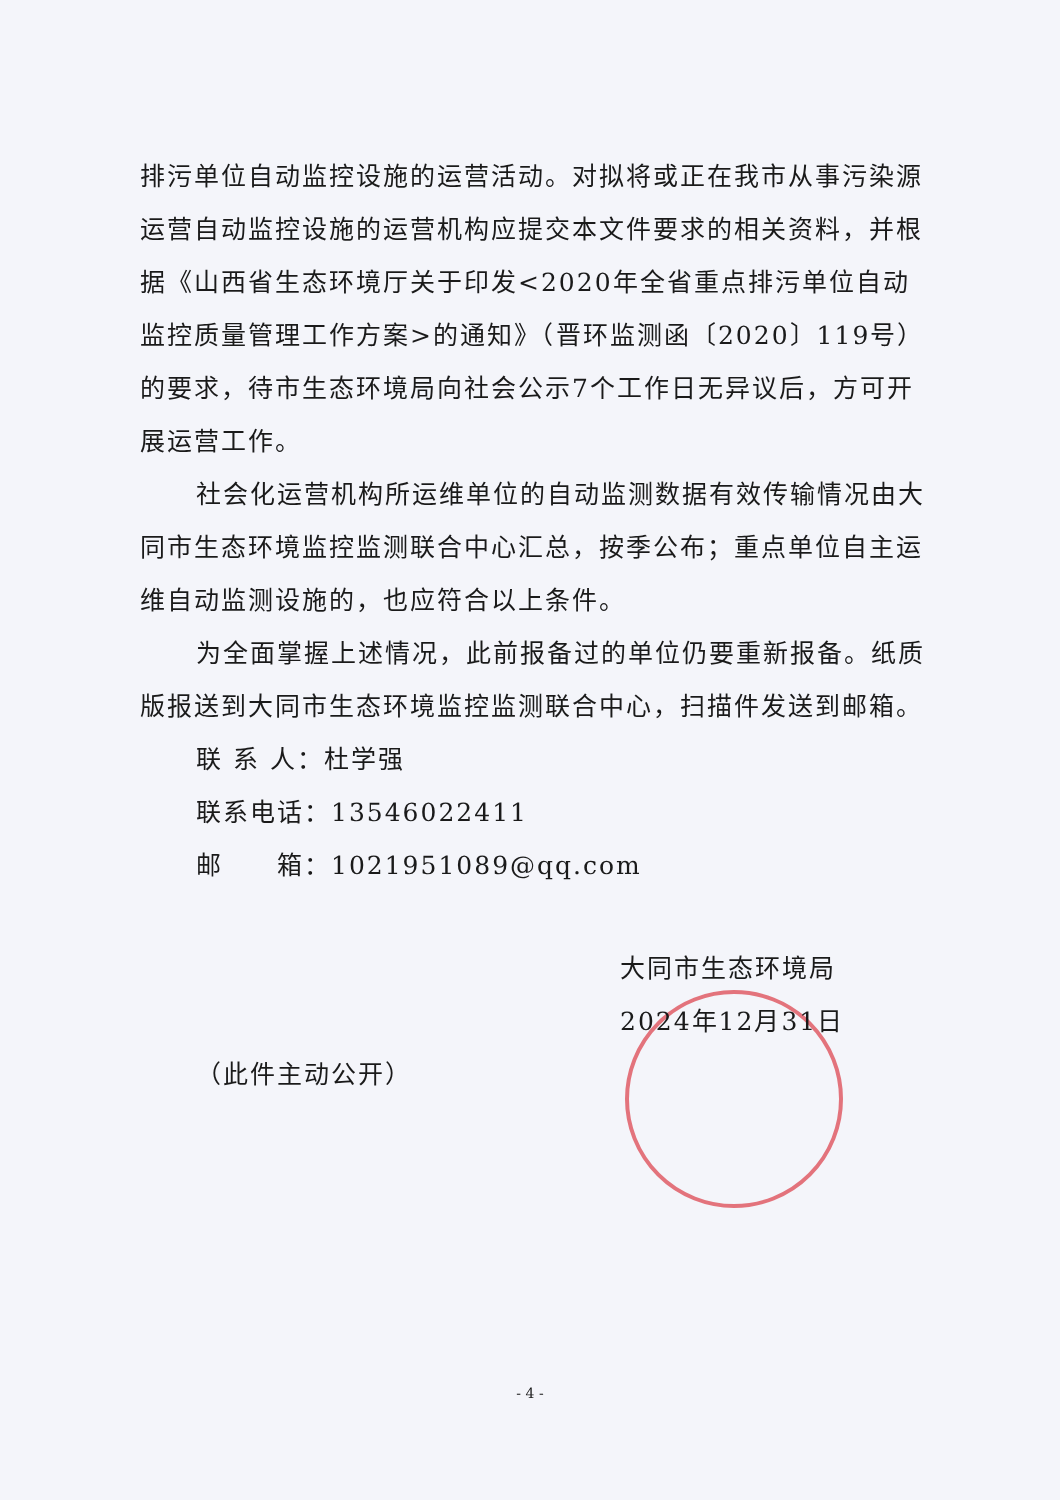排污单位自动监控设施的运营活动。对拟将或正在我市从事污染源运营自动监控设施的运营机构应提交本文件要求的相关资料，并根据《山西省生态环境厅关于印发<2020年全省重点排污单位自动监控质量管理工作方案>的通知》（晋环监测函〔2020〕119号）的要求，待市生态环境局向社会公示7个工作日无异议后，方可开展运营工作。
社会化运营机构所运维单位的自动监测数据有效传输情况由大同市生态环境监控监测联合中心汇总，按季公布；重点单位自主运维自动监测设施的，也应符合以上条件。
为全面掌握上述情况，此前报备过的单位仍要重新报备。纸质版报送到大同市生态环境监控监测联合中心，扫描件发送到邮箱。
联 系 人：杜学强
联系电话：13546022411
邮　　箱：1021951089@qq.com
大同市生态环境局
2024年12月31日
（此件主动公开）
- 4 -